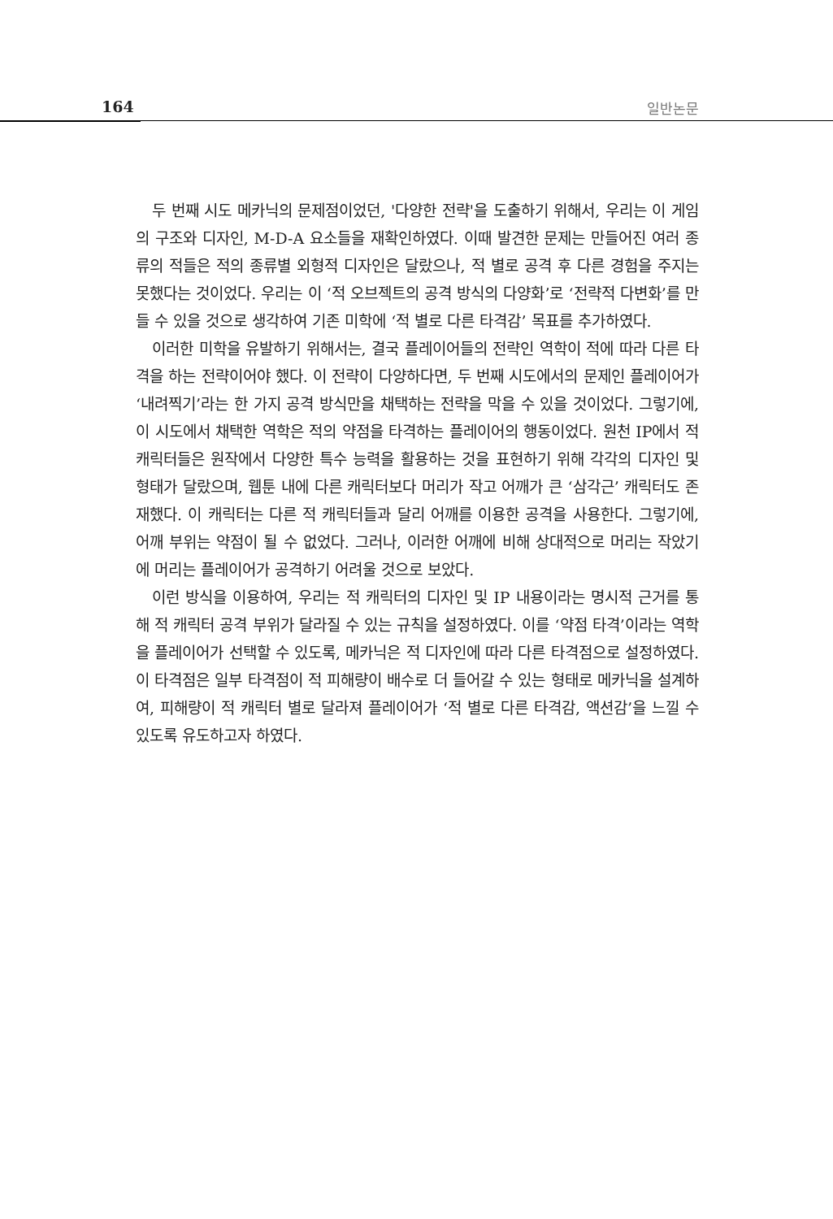164 일반논문
두 번째 시도 메카닉의 문제점이었던, '다양한 전략'을 도출하기 위해서, 우리는 이 게임의 구조와 디자인, M-D-A 요소들을 재확인하였다. 이때 발견한 문제는 만들어진 여러 종류의 적들은 적의 종류별 외형적 디자인은 달랐으나, 적 별로 공격 후 다른 경험을 주지는 못했다는 것이었다. 우리는 이 ‘적 오브젝트의 공격 방식의 다양화’로 ‘전략적 다변화’를 만들 수 있을 것으로 생각하여 기존 미학에 ‘적 별로 다른 타격감’ 목표를 추가하였다.
이러한 미학을 유발하기 위해서는, 결국 플레이어들의 전략인 역학이 적에 따라 다른 타격을 하는 전략이어야 했다. 이 전략이 다양하다면, 두 번째 시도에서의 문제인 플레이어가 ‘내려찍기’라는 한 가지 공격 방식만을 채택하는 전략을 막을 수 있을 것이었다. 그렇기에, 이 시도에서 채택한 역학은 적의 약점을 타격하는 플레이어의 행동이었다. 원천 IP에서 적 캐릭터들은 원작에서 다양한 특수 능력을 활용하는 것을 표현하기 위해 각각의 디자인 및 형태가 달랐으며, 웹툰 내에 다른 캐릭터보다 머리가 작고 어깨가 큰 ‘삼각근’ 캐릭터도 존재했다. 이 캐릭터는 다른 적 캐릭터들과 달리 어깨를 이용한 공격을 사용한다. 그렇기에, 어깨 부위는 약점이 될 수 없었다. 그러나, 이러한 어깨에 비해 상대적으로 머리는 작았기에 머리는 플레이어가 공격하기 어려울 것으로 보았다.
이런 방식을 이용하여, 우리는 적 캐릭터의 디자인 및 IP 내용이라는 명시적 근거를 통해 적 캐릭터 공격 부위가 달라질 수 있는 규칙을 설정하였다. 이를 ‘약점 타격’이라는 역학을 플레이어가 선택할 수 있도록, 메카닉은 적 디자인에 따라 다른 타격점으로 설정하였다. 이 타격점은 일부 타격점이 적 피해량이 배수로 더 들어갈 수 있는 형태로 메카닉을 설계하여, 피해량이 적 캐릭터 별로 달라져 플레이어가 ‘적 별로 다른 타격감, 액션감’을 느낄 수 있도록 유도하고자 하였다.